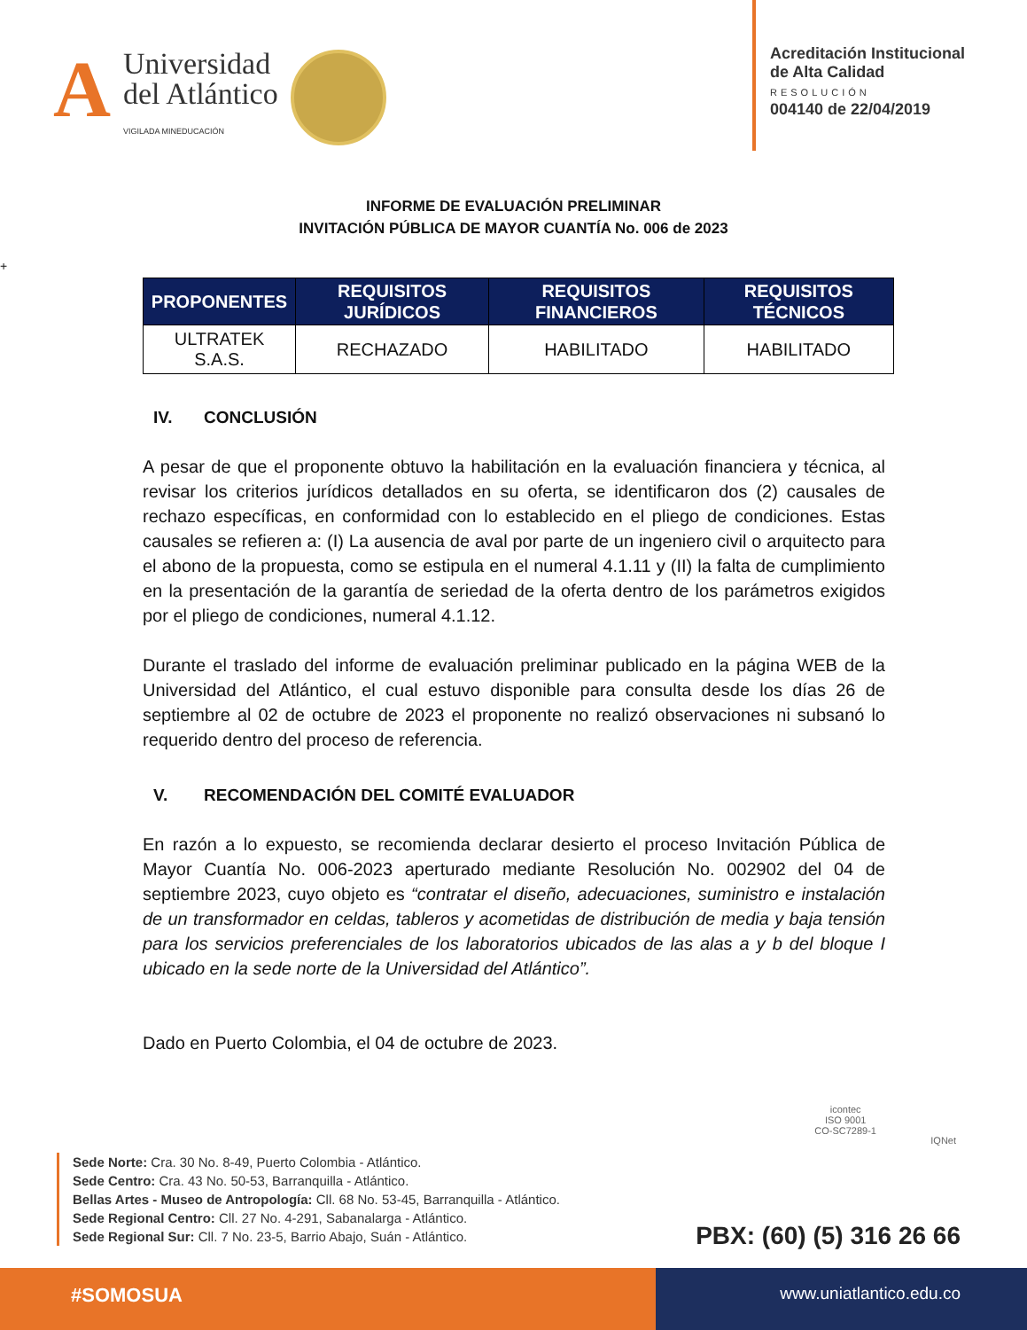A
Universidad
del Atlántico
VIGILADA MINEDUCACIÓN
Acreditación Institucional
de Alta Calidad
RESOLUCIÓN
004140 de 22/04/2019
INFORME DE EVALUACIÓN PRELIMINAR
INVITACIÓN PÚBLICA DE MAYOR CUANTÍA No. 006 de 2023
+
| PROPONENTES | REQUISITOS JURÍDICOS | REQUISITOS FINANCIEROS | REQUISITOS TÉCNICOS |
| --- | --- | --- | --- |
| ULTRATEK S.A.S. | RECHAZADO | HABILITADO | HABILITADO |
IV. CONCLUSIÓN
A pesar de que el proponente obtuvo la habilitación en la evaluación financiera y técnica, al revisar los criterios jurídicos detallados en su oferta, se identificaron dos (2) causales de rechazo específicas, en conformidad con lo establecido en el pliego de condiciones. Estas causales se refieren a: (I) La ausencia de aval por parte de un ingeniero civil o arquitecto para el abono de la propuesta, como se estipula en el numeral 4.1.11 y (II) la falta de cumplimiento en la presentación de la garantía de seriedad de la oferta dentro de los parámetros exigidos por el pliego de condiciones, numeral 4.1.12.
Durante el traslado del informe de evaluación preliminar publicado en la página WEB de la Universidad del Atlántico, el cual estuvo disponible para consulta desde los días 26 de septiembre al 02 de octubre de 2023 el proponente no realizó observaciones ni subsanó lo requerido dentro del proceso de referencia.
V. RECOMENDACIÓN DEL COMITÉ EVALUADOR
En razón a lo expuesto, se recomienda declarar desierto el proceso Invitación Pública de Mayor Cuantía No. 006-2023 aperturado mediante Resolución No. 002902 del 04 de septiembre 2023, cuyo objeto es “contratar el diseño, adecuaciones, suministro e instalación de un transformador en celdas, tableros y acometidas de distribución de media y baja tensión para los servicios preferenciales de los laboratorios ubicados de las alas a y b del bloque I ubicado en la sede norte de la Universidad del Atlántico”.
Dado en Puerto Colombia, el 04 de octubre de 2023.
Sede Norte: Cra. 30 No. 8-49, Puerto Colombia - Atlántico.
Sede Centro: Cra. 43 No. 50-53, Barranquilla - Atlántico.
Bellas Artes - Museo de Antropología: Cll. 68 No. 53-45, Barranquilla - Atlántico.
Sede Regional Centro: Cll. 27 No. 4-291, Sabanalarga - Atlántico.
Sede Regional Sur: Cll. 7 No. 23-5, Barrio Abajo, Suán - Atlántico.
icontec
ISO 9001
CO-SC7289-1
IQNet
PBX: (60) (5) 316 26 66
#SOMOSUA
www.uniatlantico.edu.co